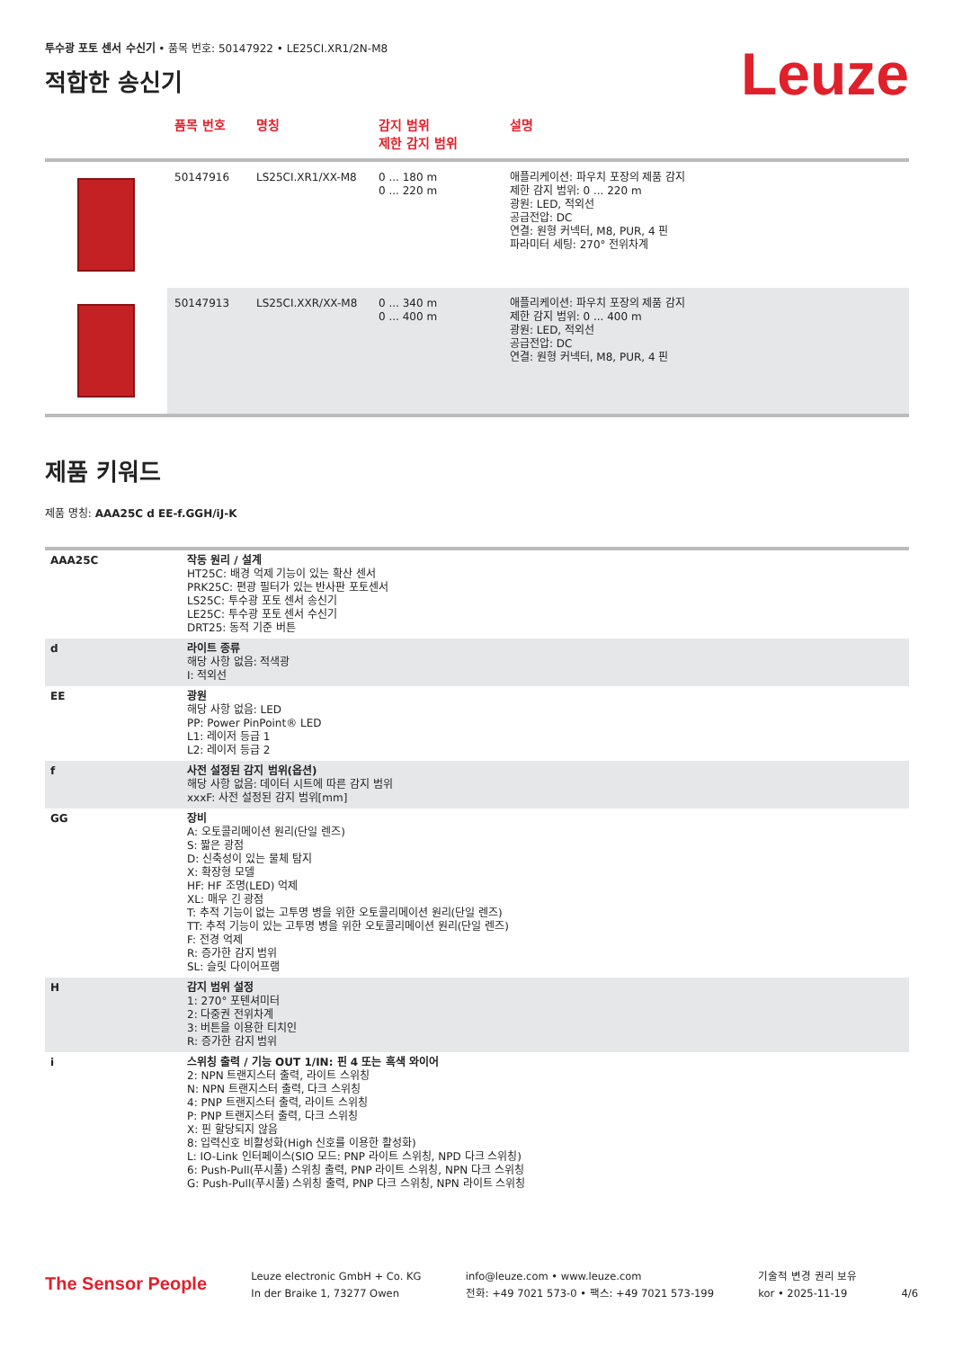투수광 포토 센서 수신기 • 품목 번호: 50147922 • LE25CI.XR1/2N-M8
적합한 송신기
Leuze
| | 품목 번호 | 명칭 | 감지 범위 제한 감지 범위 | 설명 |
| --- | --- | --- | --- | --- |
| | 50147916 | LS25CI.XR1/XX-M8 | 0 ... 180 m 0 ... 220 m | 애플리케이션: 파우치 포장의 제품 감지 제한 감지 범위: 0 ... 220 m 광원: LED, 적외선 공급전압: DC 연결: 원형 커넥터, M8, PUR, 4 핀 파라미터 세팅: 270° 전위차계 |
| | 50147913 | LS25CI.XXR/XX-M8 | 0 ... 340 m 0 ... 400 m | 애플리케이션: 파우치 포장의 제품 감지 제한 감지 범위: 0 ... 400 m 광원: LED, 적외선 공급전압: DC 연결: 원형 커넥터, M8, PUR, 4 핀 |
제품 키워드
제품 명칭: AAA25C d EE-f.GGH/iJ-K
| AAA25C | 작동 원리 / 설계 HT25C: 배경 억제 기능이 있는 확산 센서 PRK25C: 편광 필터가 있는 반사판 포토센서 LS25C: 투수광 포토 센서 송신기 LE25C: 투수광 포토 센서 수신기 DRT25: 동적 기준 버튼 |
| d | 라이트 종류 해당 사항 없음: 적색광 I: 적외선 |
| EE | 광원 해당 사항 없음: LED PP: Power PinPoint® LED L1: 레이저 등급 1 L2: 레이저 등급 2 |
| f | 사전 설정된 감지 범위(옵션) 해당 사항 없음: 데이터 시트에 따른 감지 범위 xxxF: 사전 설정된 감지 범위[mm] |
| GG | 장비 A: 오토콜리메이션 원리(단일 렌즈) S: 짧은 광점 D: 신축성이 있는 물체 탐지 X: 확장형 모델 HF: HF 조명(LED) 억제 XL: 매우 긴 광점 T: 추적 기능이 없는 고투명 병을 위한 오토콜리메이션 원리(단일 렌즈) TT: 추적 기능이 있는 고투명 병을 위한 오토콜리메이션 원리(단일 렌즈) F: 전경 억제 R: 증가한 감지 범위 SL: 슬릿 다이어프램 |
| H | 감지 범위 설정 1: 270° 포텐셔미터 2: 다중권 전위차계 3: 버튼을 이용한 티치인 R: 증가한 감지 범위 |
| i | 스위칭 출력 / 기능 OUT 1/IN: 핀 4 또는 흑색 와이어 2: NPN 트랜지스터 출력, 라이트 스위칭 N: NPN 트랜지스터 출력, 다크 스위칭 4: PNP 트랜지스터 출력, 라이트 스위칭 P: PNP 트랜지스터 출력, 다크 스위칭 X: 핀 할당되지 않음 8: 입력신호 비활성화(High 신호를 이용한 활성화) L: IO-Link 인터페이스(SIO 모드: PNP 라이트 스위칭, NPD 다크 스위칭) 6: Push-Pull(푸시풀) 스위칭 출력, PNP 라이트 스위칭, NPN 다크 스위칭 G: Push-Pull(푸시풀) 스위칭 출력, PNP 다크 스위칭, NPN 라이트 스위칭 |
The Sensor People
Leuze electronic GmbH + Co. KG
In der Braike 1, 73277 Owen
info@leuze.com • www.leuze.com
전화: +49 7021 573-0 • 팩스: +49 7021 573-199
기술적 변경 권리 보유
kor • 2025-11-19
4/6